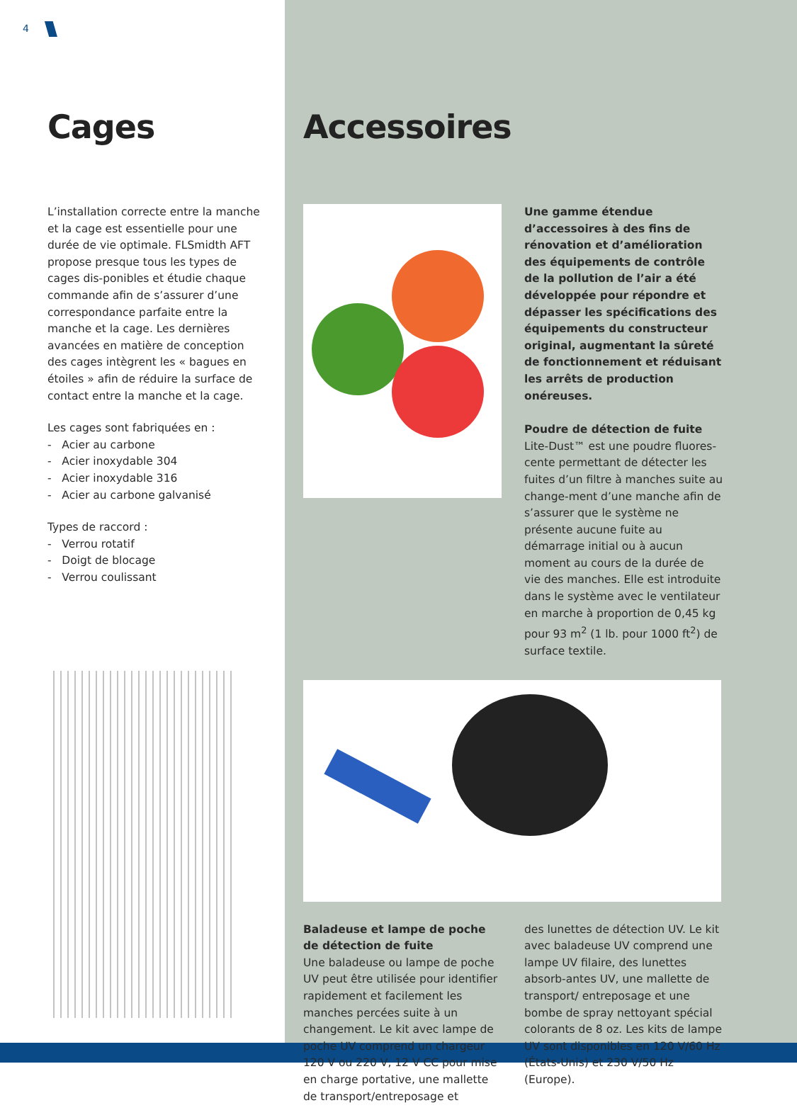4
Cages
L’installation correcte entre la manche et la cage est essentielle pour une durée de vie optimale. FLSmidth AFT propose presque tous les types de cages dis-ponibles et étudie chaque commande afin de s’assurer d’une correspondance parfaite entre la manche et la cage. Les dernières avancées en matière de conception des cages intègrent les « bagues en étoiles » afin de réduire la surface de contact entre la manche et la cage.
Les cages sont fabriquées en :
- Acier au carbone
- Acier inoxydable 304
- Acier inoxydable 316
- Acier au carbone galvanisé
Types de raccord :
- Verrou rotatif
- Doigt de blocage
- Verrou coulissant
Accessoires
Une gamme étendue d’accessoires à des fins de rénovation et d’amélioration des équipements de contrôle de la pollution de l’air a été développée pour répondre et dépasser les spécifications des équipements du constructeur original, augmentant la sûreté de fonctionnement et réduisant les arrêts de production onéreuses.
Poudre de détection de fuite
Lite-Dust™ est une poudre fluores-cente permettant de détecter les fuites d’un filtre à manches suite au change-ment d’une manche afin de s’assurer que le système ne présente aucune fuite au démarrage initial ou à aucun moment au cours de la durée de vie des manches. Elle est introduite dans le système avec le ventilateur en marche à proportion de 0,45 kg pour 93 m<sup>2</sup> (1 lb. pour 1000 ft<sup>2</sup>) de surface textile.
Baladeuse et lampe de poche de détection de fuite
Une baladeuse ou lampe de poche UV peut être utilisée pour identifier rapidement et facilement les manches percées suite à un changement. Le kit avec lampe de poche UV comprend un chargeur 120 V ou 220 V, 12 V CC pour mise en charge portative, une mallette de transport/entreposage et
des lunettes de détection UV. Le kit avec baladeuse UV comprend une lampe UV filaire, des lunettes absorb-antes UV, une mallette de transport/ entreposage et une bombe de spray nettoyant spécial colorants de 8 oz. Les kits de lampe UV sont disponibles en 120 V/60 Hz (États-Unis) et 230 V/50 Hz (Europe).